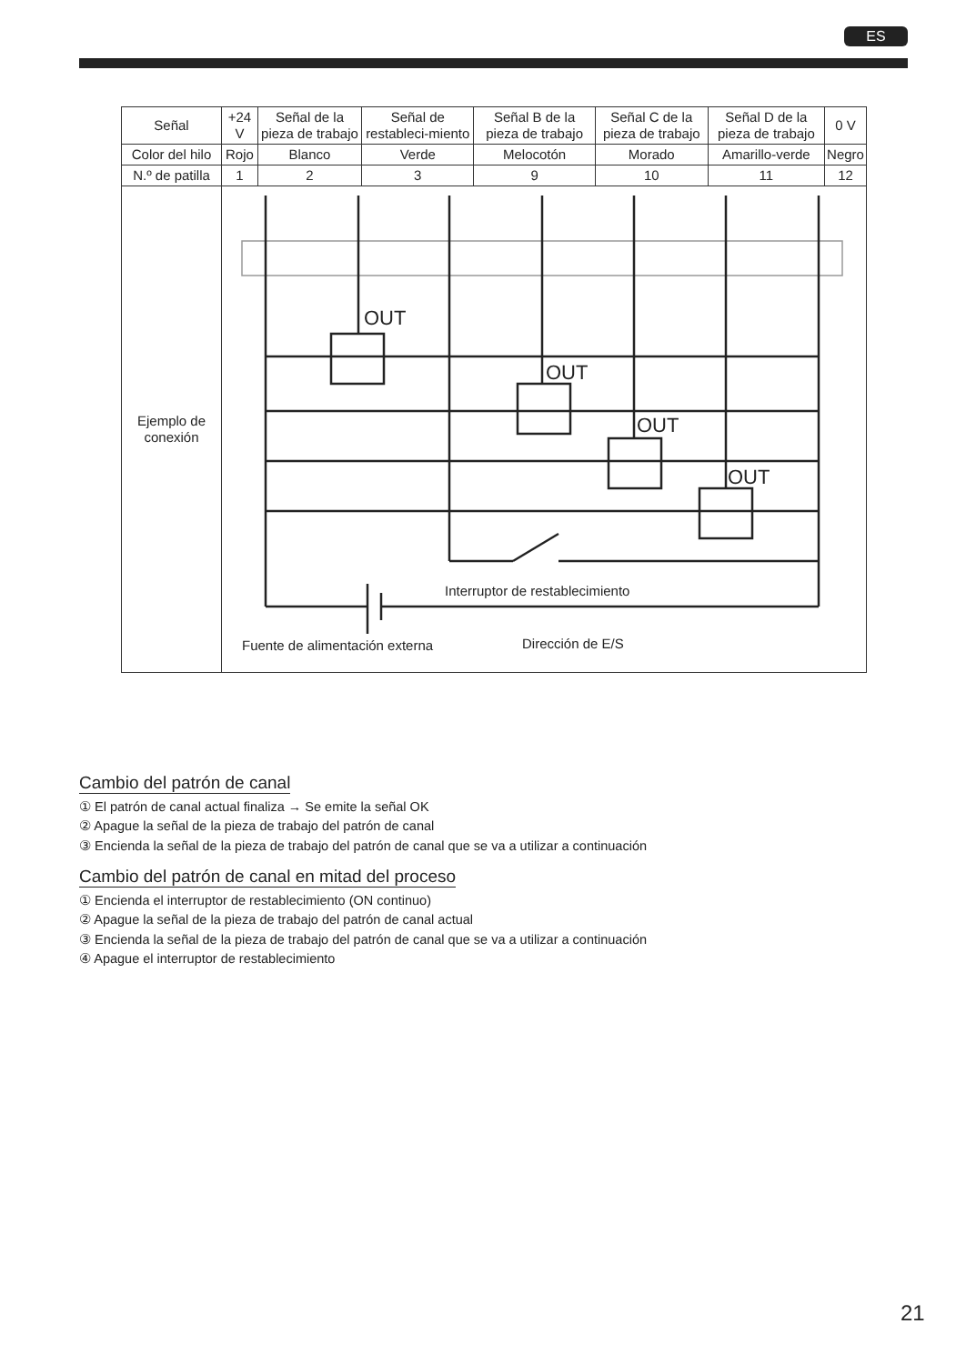ES
| Señal | +24 V | Señal de la pieza de trabajo | Señal de restableci-miento | Señal B de la pieza de trabajo | Señal C de la pieza de trabajo | Señal D de la pieza de trabajo | 0 V |
| Color del hilo | Rojo | Blanco | Verde | Melocotón | Morado | Amarillo-verde | Negro |
| N.º de patilla | 1 | 2 | 3 | 9 | 10 | 11 | 12 |
| Ejemplo de conexión | OUT OUT OUT OUT Interruptor de restablecimiento Fuente de alimentación externa Dirección de E/S | | | | | | |
Cambio del patrón de canal
① El patrón de canal actual finaliza → Se emite la señal OK
② Apague la señal de la pieza de trabajo del patrón de canal
③ Encienda la señal de la pieza de trabajo del patrón de canal que se va a utilizar a continuación
Cambio del patrón de canal en mitad del proceso
① Encienda el interruptor de restablecimiento (ON continuo)
② Apague la señal de la pieza de trabajo del patrón de canal actual
③ Encienda la señal de la pieza de trabajo del patrón de canal que se va a utilizar a continuación
④ Apague el interruptor de restablecimiento
21